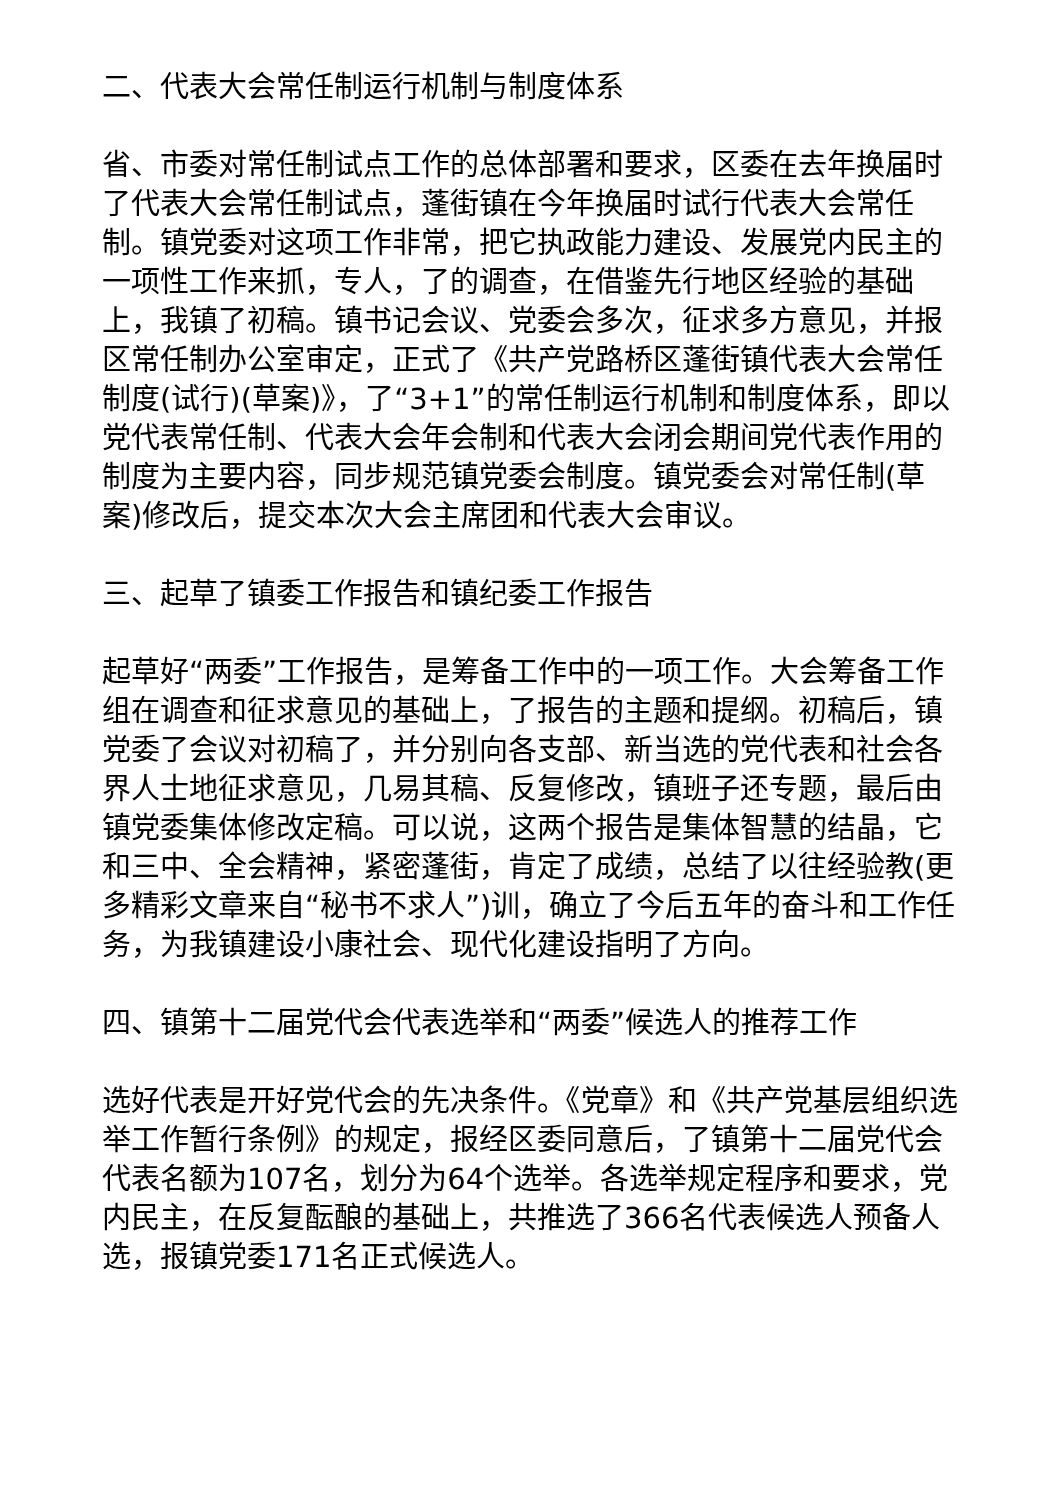二、代表大会常任制运行机制与制度体系
省、市委对常任制试点工作的总体部署和要求，区委在去年换届时了代表大会常任制试点，蓬街镇在今年换届时试行代表大会常任制。镇党委对这项工作非常，把它执政能力建设、发展党内民主的一项性工作来抓，专人，了的调查，在借鉴先行地区经验的基础上，我镇了初稿。镇书记会议、党委会多次，征求多方意见，并报区常任制办公室审定，正式了《共产党路桥区蓬街镇代表大会常任制度(试行)(草案)》，了“3+1”的常任制运行机制和制度体系，即以党代表常任制、代表大会年会制和代表大会闭会期间党代表作用的制度为主要内容，同步规范镇党委会制度。镇党委会对常任制(草案)修改后，提交本次大会主席团和代表大会审议。
三、起草了镇委工作报告和镇纪委工作报告
起草好“两委”工作报告，是筹备工作中的一项工作。大会筹备工作组在调查和征求意见的基础上，了报告的主题和提纲。初稿后，镇党委了会议对初稿了，并分别向各支部、新当选的党代表和社会各界人士地征求意见，几易其稿、反复修改，镇班子还专题，最后由镇党委集体修改定稿。可以说，这两个报告是集体智慧的结晶，它和三中、全会精神，紧密蓬街，肯定了成绩，总结了以往经验教(更多精彩文章来自“秘书不求人”)训，确立了今后五年的奋斗和工作任务，为我镇建设小康社会、现代化建设指明了方向。
四、镇第十二届党代会代表选举和“两委”候选人的推荐工作
选好代表是开好党代会的先决条件。《党章》和《共产党基层组织选举工作暂行条例》的规定，报经区委同意后，了镇第十二届党代会代表名额为107名，划分为64个选举。各选举规定程序和要求，党内民主，在反复酝酿的基础上，共推选了366名代表候选人预备人选，报镇党委171名正式候选人。